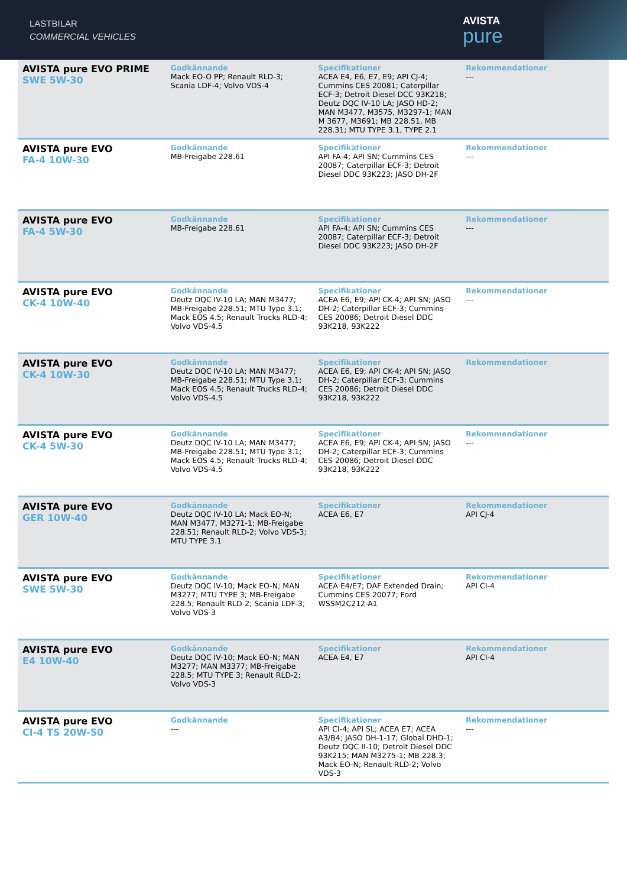LASTBILAR
COMMERCIAL VEHICLES
AVISTA
pure
| AVISTA pure EVO PRIME SWE 5W-30 | Godkännande Mack EO-O PP; Renault RLD-3; Scania LDF-4; Volvo VDS-4 | Specifikationer ACEA E4, E6, E7, E9; API CJ-4; Cummins CES 20081; Caterpillar ECF-3; Detroit Diesel DCC 93K218; Deutz DQC IV-10 LA; JASO HD-2; MAN M3477, M3575, M3297-1; MAN M 3677, M3691; MB 228.51, MB 228.31; MTU TYPE 3.1, TYPE 2.1 | Rekommendationer --- |
| AVISTA pure EVO FA-4 10W-30 | Godkännande MB-Freigabe 228.61 | Specifikationer API FA-4; API SN; Cummins CES 20087; Caterpillar ECF-3; Detroit Diesel DDC 93K223; JASO DH-2F | Rekommendationer --- |
| AVISTA pure EVO FA-4 5W-30 | Godkännande MB-Freigabe 228.61 | Specifikationer API FA-4; API SN; Cummins CES 20087; Caterpillar ECF-3; Detroit Diesel DDC 93K223; JASO DH-2F | Rekommendationer --- |
| AVISTA pure EVO CK-4 10W-40 | Godkännande Deutz DQC IV-10 LA; MAN M3477; MB-Freigabe 228.51; MTU Type 3.1; Mack EOS 4.5; Renault Trucks RLD-4; Volvo VDS-4.5 | Specifikationer ACEA E6, E9; API CK-4; API SN; JASO DH-2; Caterpillar ECF-3; Cummins CES 20086; Detroit Diesel DDC 93K218, 93K222 | Rekommendationer --- |
| AVISTA pure EVO CK-4 10W-30 | Godkännande Deutz DQC IV-10 LA; MAN M3477; MB-Freigabe 228.51; MTU Type 3.1; Mack EOS 4.5; Renault Trucks RLD-4; Volvo VDS-4.5 | Specifikationer ACEA E6, E9; API CK-4; API SN; JASO DH-2; Caterpillar ECF-3; Cummins CES 20086; Detroit Diesel DDC 93K218, 93K222 | Rekommendationer |
| AVISTA pure EVO CK-4 5W-30 | Godkännande Deutz DQC IV-10 LA; MAN M3477; MB-Freigabe 228.51; MTU Type 3.1; Mack EOS 4.5; Renault Trucks RLD-4; Volvo VDS-4.5 | Specifikationer ACEA E6, E9; API CK-4; API SN; JASO DH-2; Caterpillar ECF-3; Cummins CES 20086; Detroit Diesel DDC 93K218, 93K222 | Rekommendationer --- |
| AVISTA pure EVO GER 10W-40 | Godkännande Deutz DQC IV-10 LA; Mack EO-N; MAN M3477, M3271-1; MB-Freigabe 228.51; Renault RLD-2; Volvo VDS-3; MTU TYPE 3.1 | Specifikationer ACEA E6, E7 | Rekommendationer API CJ-4 |
| AVISTA pure EVO SWE 5W-30 | Godkännande Deutz DQC IV-10; Mack EO-N; MAN M3277; MTU TYPE 3; MB-Freigabe 228.5; Renault RLD-2; Scania LDF-3; Volvo VDS-3 | Specifikationer ACEA E4/E7; DAF Extended Drain; Cummins CES 20077; Ford WSSM2C212-A1 | Rekommendationer API CI-4 |
| AVISTA pure EVO E4 10W-40 | Godkännande Deutz DQC IV-10; Mack EO-N; MAN M3277; MAN M3377; MB-Freigabe 228.5; MTU TYPE 3; Renault RLD-2; Volvo VDS-3 | Specifikationer ACEA E4, E7 | Rekommendationer API CI-4 |
| AVISTA pure EVO CI-4 TS 20W-50 | Godkännande --- | Specifikationer API CI-4; API SL; ACEA E7; ACEA A3/B4; JASO DH-1-17; Global DHD-1; Deutz DQC II-10; Detroit Diesel DDC 93K215; MAN M3275-1; MB 228.3; Mack EO-N; Renault RLD-2; Volvo VDS-3 | Rekommendationer --- |